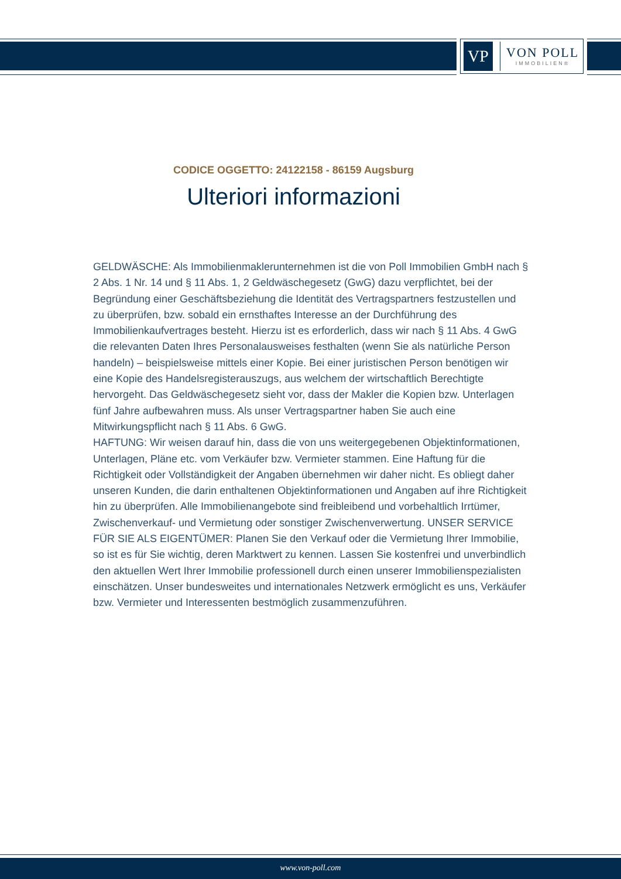VP
VON POLL
IMMOBILIEN®
CODICE OGGETTO: 24122158 - 86159 Augsburg
Ulteriori informazioni
GELDWÄSCHE: Als Immobilienmaklerunternehmen ist die von Poll Immobilien GmbH nach § 2 Abs. 1 Nr. 14 und § 11 Abs. 1, 2 Geldwäschegesetz (GwG) dazu verpflichtet, bei der Begründung einer Geschäftsbeziehung die Identität des Vertragspartners festzustellen und zu überprüfen, bzw. sobald ein ernsthaftes Interesse an der Durchführung des Immobilienkaufvertrages besteht. Hierzu ist es erforderlich, dass wir nach § 11 Abs. 4 GwG die relevanten Daten Ihres Personalausweises festhalten (wenn Sie als natürliche Person handeln) – beispielsweise mittels einer Kopie. Bei einer juristischen Person benötigen wir eine Kopie des Handelsregisterauszugs, aus welchem der wirtschaftlich Berechtigte hervorgeht. Das Geldwäschegesetz sieht vor, dass der Makler die Kopien bzw. Unterlagen fünf Jahre aufbewahren muss. Als unser Vertragspartner haben Sie auch eine Mitwirkungspflicht nach § 11 Abs. 6 GwG.
HAFTUNG: Wir weisen darauf hin, dass die von uns weitergegebenen Objektinformationen, Unterlagen, Pläne etc. vom Verkäufer bzw. Vermieter stammen. Eine Haftung für die Richtigkeit oder Vollständigkeit der Angaben übernehmen wir daher nicht. Es obliegt daher unseren Kunden, die darin enthaltenen Objektinformationen und Angaben auf ihre Richtigkeit hin zu überprüfen. Alle Immobilienangebote sind freibleibend und vorbehaltlich Irrtümer, Zwischenverkauf- und Vermietung oder sonstiger Zwischenverwertung. UNSER SERVICE FÜR SIE ALS EIGENTÜMER: Planen Sie den Verkauf oder die Vermietung Ihrer Immobilie, so ist es für Sie wichtig, deren Marktwert zu kennen. Lassen Sie kostenfrei und unverbindlich den aktuellen Wert Ihrer Immobilie professionell durch einen unserer Immobilienspezialisten einschätzen. Unser bundesweites und internationales Netzwerk ermöglicht es uns, Verkäufer bzw. Vermieter und Interessenten bestmöglich zusammenzuführen.
www.von-poll.com